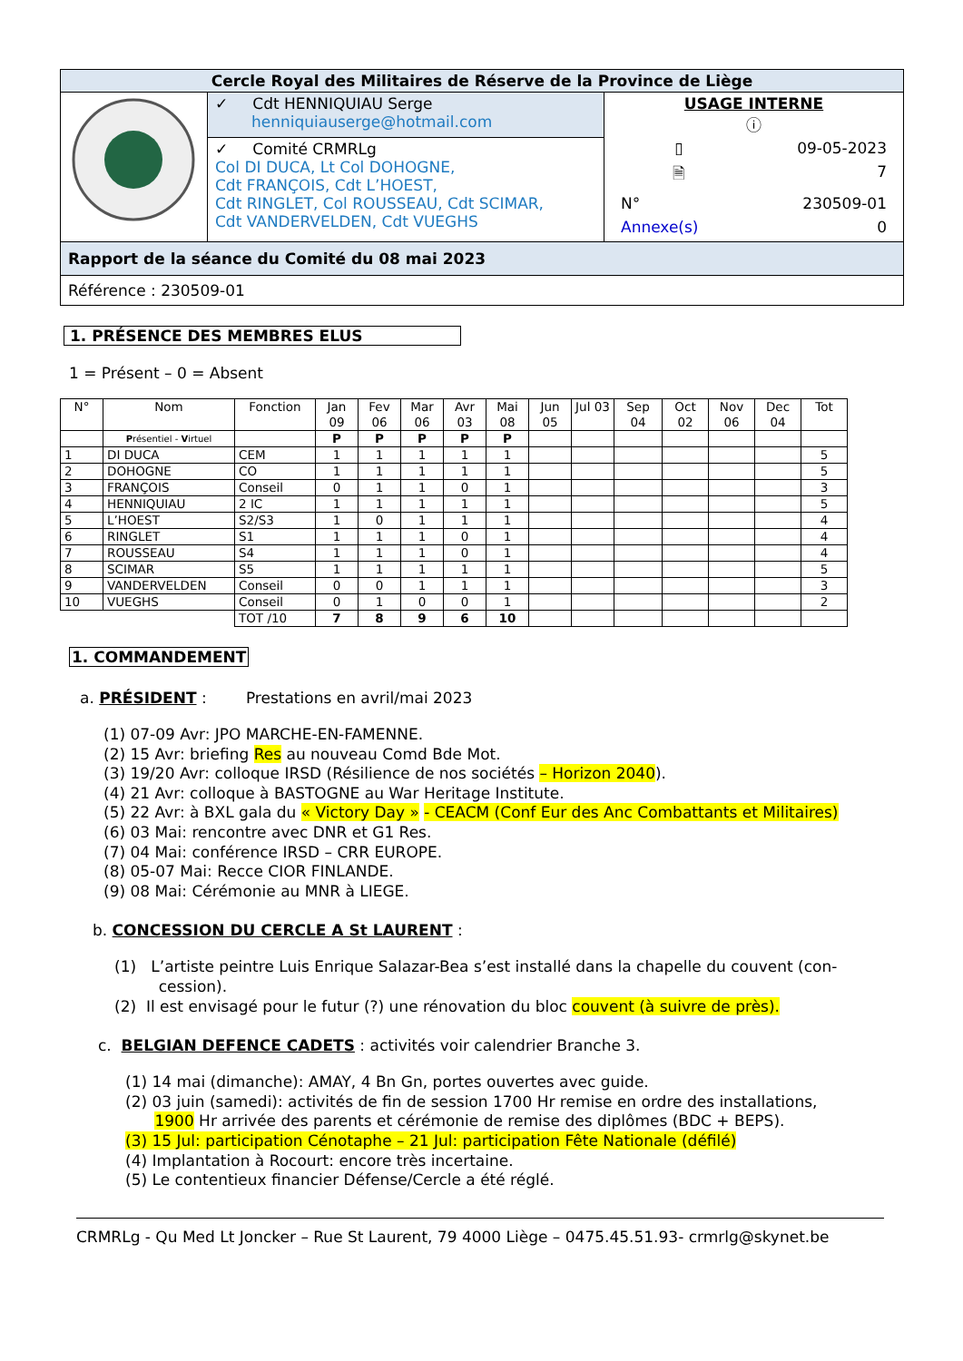| Cercle Royal des Militaires de Réserve de la Province de Liège | | |
| | ✓ Cdt HENNIQUIAU Serge henniquiauserge@hotmail.com | USAGE INTERNE ⓘ / ▯ / 09-05-2023 / / 🗎 / 7 / / N° / 230509-01 / / Annexe(s) / 0 / |
| | ✓ Comité CRMRLg Col DI DUCA, Lt Col DOHOGNE, Cdt FRANÇOIS, Cdt L’HOEST, Cdt RINGLET, Col ROUSSEAU, Cdt SCIMAR, Cdt VANDERVELDEN, Cdt VUEGHS | |
| Rapport de la séance du Comité du 08 mai 2023 | | |
| Référence : 230509-01 | | |
1. PRÉSENCE DES MEMBRES ELUS
1 = Présent – 0 = Absent
| N° | Nom | Fonction | Jan 09 | Fev 06 | Mar 06 | Avr 03 | Mai 08 | Jun 05 | Jul 03 | Sep 04 | Oct 02 | Nov 06 | Dec 04 | Tot |
| --- | --- | --- | --- | --- | --- | --- | --- | --- | --- | --- | --- | --- | --- | --- |
| | P résentiel - V irtuel | | P | P | P | P | P | | | | | | | |
| 1 | DI DUCA | CEM | 1 | 1 | 1 | 1 | 1 | | | | | | | 5 |
| 2 | DOHOGNE | CO | 1 | 1 | 1 | 1 | 1 | | | | | | | 5 |
| 3 | FRANÇOIS | Conseil | 0 | 1 | 1 | 0 | 1 | | | | | | | 3 |
| 4 | HENNIQUIAU | 2 IC | 1 | 1 | 1 | 1 | 1 | | | | | | | 5 |
| 5 | L’HOEST | S2/S3 | 1 | 0 | 1 | 1 | 1 | | | | | | | 4 |
| 6 | RINGLET | S1 | 1 | 1 | 1 | 0 | 1 | | | | | | | 4 |
| 7 | ROUSSEAU | S4 | 1 | 1 | 1 | 0 | 1 | | | | | | | 4 |
| 8 | SCIMAR | S5 | 1 | 1 | 1 | 1 | 1 | | | | | | | 5 |
| 9 | VANDERVELDEN | Conseil | 0 | 0 | 1 | 1 | 1 | | | | | | | 3 |
| 10 | VUEGHS | Conseil | 0 | 1 | 0 | 0 | 1 | | | | | | | 2 |
| | | TOT /10 | 7 | 8 | 9 | 6 | 10 | | | | | | | |
1. COMMANDEMENT
a. PRÉSIDENT : Prestations en avril/mai 2023
(1) 07-09 Avr: JPO MARCHE-EN-FAMENNE.
(2) 15 Avr: briefing Res au nouveau Comd Bde Mot.
(3) 19/20 Avr: colloque IRSD (Résilience de nos sociétés – Horizon 2040).
(4) 21 Avr: colloque à BASTOGNE au War Heritage Institute.
(5) 22 Avr: à BXL gala du « Victory Day » - CEACM (Conf Eur des Anc Combattants et Militaires)
(6) 03 Mai: rencontre avec DNR et G1 Res.
(7) 04 Mai: conférence IRSD – CRR EUROPE.
(8) 05-07 Mai: Recce CIOR FINLANDE.
(9) 08 Mai: Cérémonie au MNR à LIEGE.
b. CONCESSION DU CERCLE A St LAURENT :
(1) L’artiste peintre Luis Enrique Salazar-Bea s’est installé dans la chapelle du couvent (con-
cession).
(2) Il est envisagé pour le futur (?) une rénovation du bloc couvent (à suivre de près).
c. BELGIAN DEFENCE CADETS : activités voir calendrier Branche 3.
(1) 14 mai (dimanche): AMAY, 4 Bn Gn, portes ouvertes avec guide.
(2) 03 juin (samedi): activités de fin de session 1700 Hr remise en ordre des installations,
1900 Hr arrivée des parents et cérémonie de remise des diplômes (BDC + BEPS).
(3) 15 Jul: participation Cénotaphe – 21 Jul: participation Fête Nationale (défilé)
(4) Implantation à Rocourt: encore très incertaine.
(5) Le contentieux financier Défense/Cercle a été réglé.
CRMRLg - Qu Med Lt Joncker – Rue St Laurent, 79 4000 Liège – 0475.45.51.93- crmrlg@skynet.be